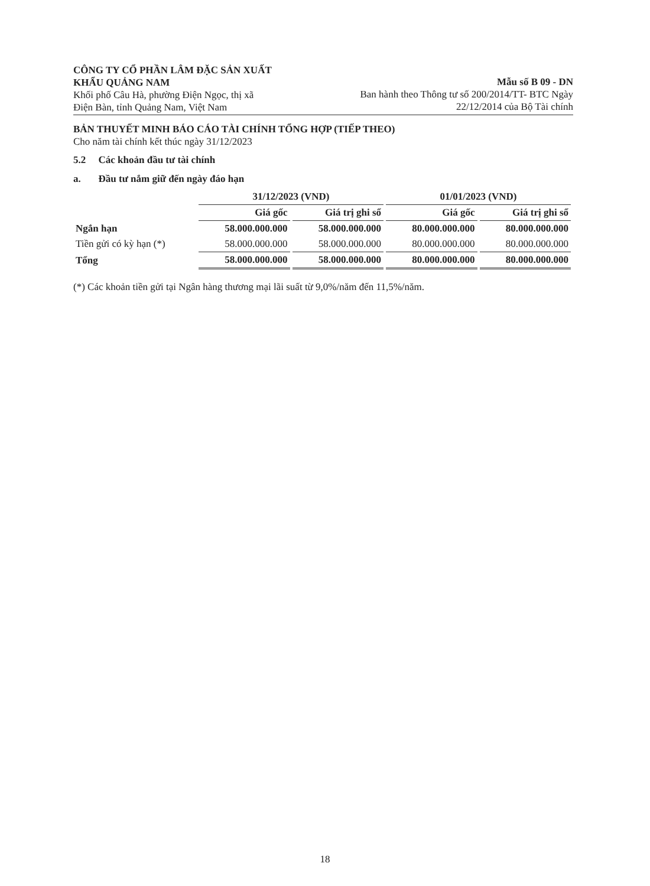CÔNG TY CỔ PHẦN LÂM ĐẶC SẢN XUẤT
KHẨU QUẢNG NAM
Khối phố Câu Hà, phường Điện Ngọc, thị xã
Điện Bàn, tỉnh Quảng Nam, Việt Nam
Mẫu số B 09 - DN
Ban hành theo Thông tư số 200/2014/TT- BTC Ngày
22/12/2014 của Bộ Tài chính
BẢN THUYẾT MINH BÁO CÁO TÀI CHÍNH TỔNG HỢP (TIẾP THEO)
Cho năm tài chính kết thúc ngày 31/12/2023
5.2 Các khoản đầu tư tài chính
a. Đầu tư nắm giữ đến ngày đáo hạn
| | 31/12/2023 (VND) | | 01/01/2023 (VND) | |
| --- | --- | --- | --- | --- |
| | Giá gốc | Giá trị ghi sổ | Giá gốc | Giá trị ghi sổ |
| Ngắn hạn | 58.000.000.000 | 58.000.000.000 | 80.000.000.000 | 80.000.000.000 |
| Tiền gửi có kỳ hạn (*) | 58.000.000.000 | 58.000.000.000 | 80.000.000.000 | 80.000.000.000 |
| Tổng | 58.000.000.000 | 58.000.000.000 | 80.000.000.000 | 80.000.000.000 |
(*) Các khoản tiền gửi tại Ngân hàng thương mại lãi suất từ 9,0%/năm đến 11,5%/năm.
18